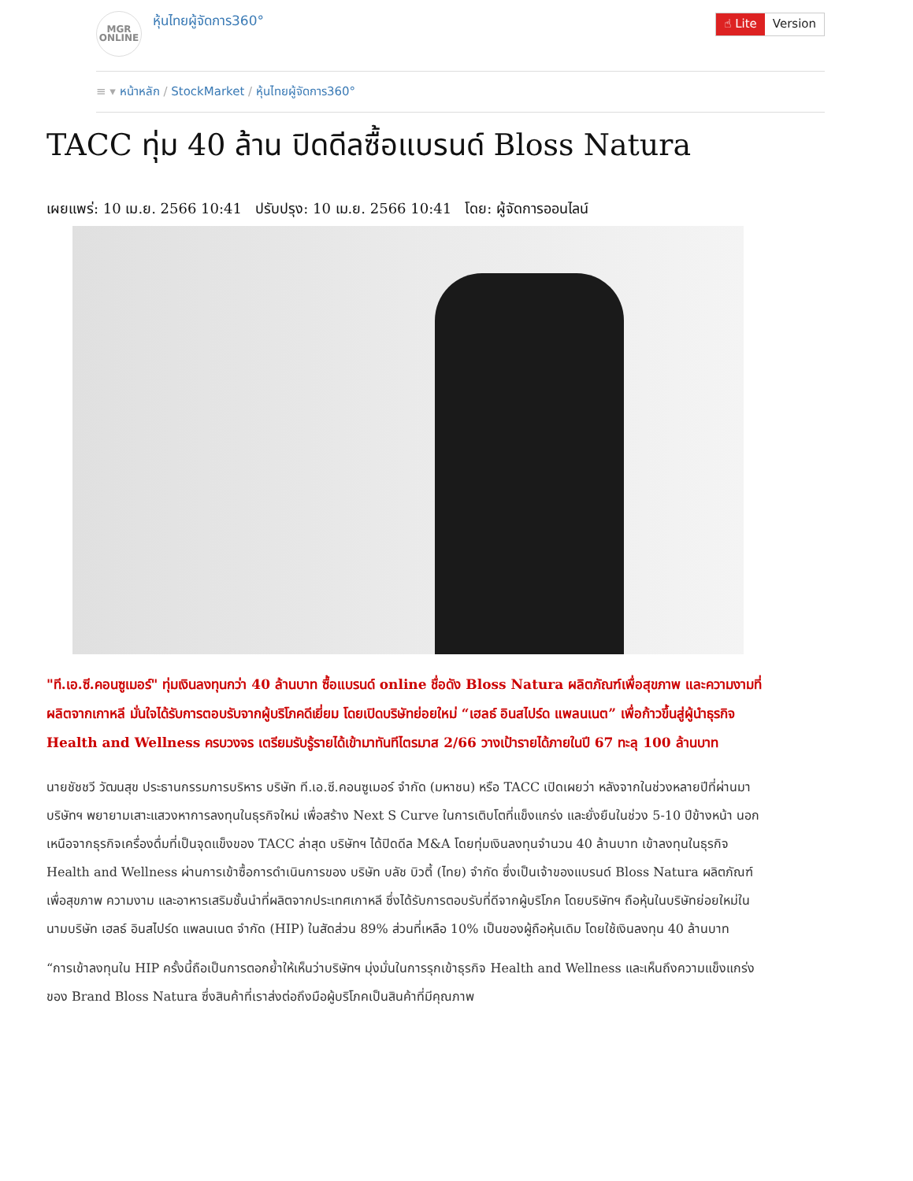MGR
ONLINE
หุ้นไทยผู้จัดการ360°
☝ Lite Version
≡ ▾ หน้าหลัก / StockMarket / หุ้นไทยผู้จัดการ360°
TACC ทุ่ม 40 ล้าน ปิดดีลซื้อแบรนด์ Bloss Natura
เผยแพร่: 10 เม.ย. 2566 10:41 ปรับปรุง: 10 เม.ย. 2566 10:41 โดย: ผู้จัดการออนไลน์
"ที.เอ.ซี.คอนซูเมอร์" ทุ่มเงินลงทุนกว่า 40 ล้านบาท ซื้อแบรนด์ online ชื่อดัง Bloss Natura ผลิตภัณฑ์เพื่อสุขภาพ และความงามที่ผลิตจากเกาหลี มั่นใจได้รับการตอบรับจากผู้บริโภคดีเยี่ยม โดยเปิดบริษัทย่อยใหม่ “เฮลธ์ อินสไปร์ด แพลนเนต” เพื่อก้าวขึ้นสู่ผู้นำธุรกิจ Health and Wellness ครบวงจร เตรียมรับรู้รายได้เข้ามาทันทีไตรมาส 2/66 วางเป้ารายได้ภายในปี 67 ทะลุ 100 ล้านบาท
นายชัชชวี วัฒนสุข ประธานกรรมการบริหาร บริษัท ที.เอ.ซี.คอนซูเมอร์ จำกัด (มหาชน) หรือ TACC เปิดเผยว่า หลังจากในช่วงหลายปีที่ผ่านมาบริษัทฯ พยายามเสาะแสวงหาการลงทุนในธุรกิจใหม่ เพื่อสร้าง Next S Curve ในการเติบโตที่แข็งแกร่ง และยั่งยืนในช่วง 5-10 ปีข้างหน้า นอกเหนือจากธุรกิจเครื่องดื่มที่เป็นจุดแข็งของ TACC ล่าสุด บริษัทฯ ได้ปิดดีล M&A โดยทุ่มเงินลงทุนจำนวน 40 ล้านบาท เข้าลงทุนในธุรกิจ Health and Wellness ผ่านการเข้าซื้อการดำเนินการของ บริษัท บลัช บิวตี้ (ไทย) จำกัด ซึ่งเป็นเจ้าของแบรนด์ Bloss Natura ผลิตภัณฑ์เพื่อสุขภาพ ความงาม และอาหารเสริมชั้นนำที่ผลิตจากประเทศเกาหลี ซึ่งได้รับการตอบรับที่ดีจากผู้บริโภค โดยบริษัทฯ ถือหุ้นในบริษัทย่อยใหม่ในนามบริษัท เฮลธ์ อินสไปร์ด แพลนเนต จำกัด (HIP) ในสัดส่วน 89% ส่วนที่เหลือ 10% เป็นของผู้ถือหุ้นเดิม โดยใช้เงินลงทุน 40 ล้านบาท
“การเข้าลงทุนใน HIP ครั้งนี้ถือเป็นการตอกย้ำให้เห็นว่าบริษัทฯ มุ่งมั่นในการรุกเข้าธุรกิจ Health and Wellness และเห็นถึงความแข็งแกร่งของ Brand Bloss Natura ซึ่งสินค้าที่เราส่งต่อถึงมือผู้บริโภคเป็นสินค้าที่มีคุณภาพ